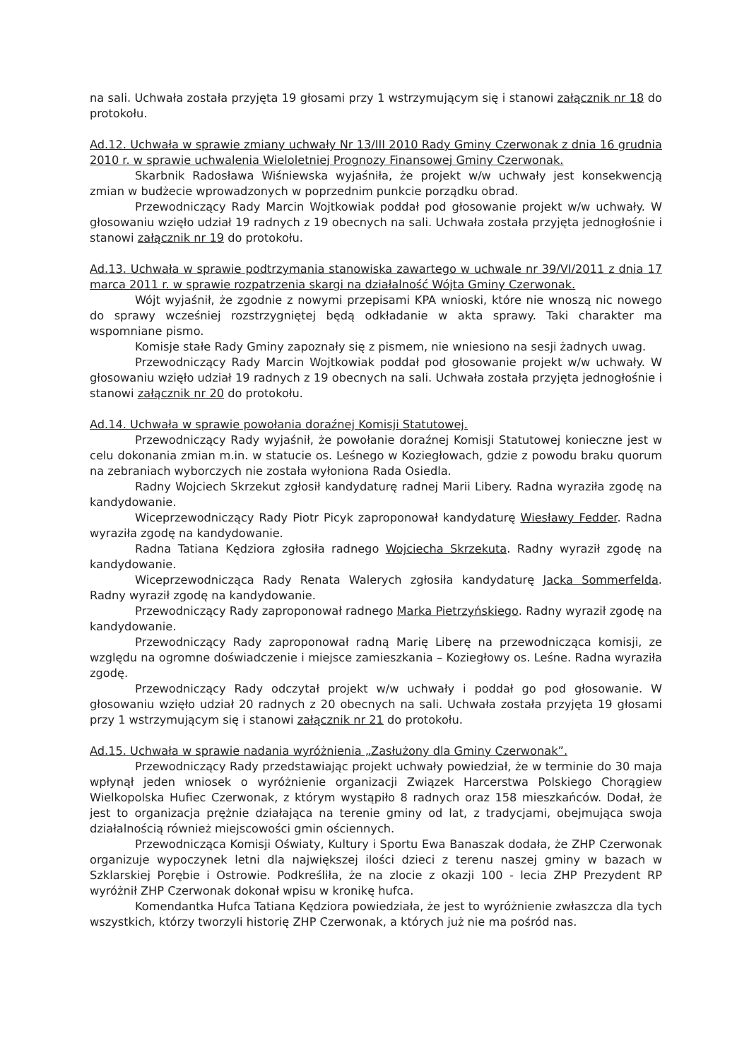na sali. Uchwała została przyjęta 19 głosami przy 1 wstrzymującym się i stanowi załącznik nr 18 do protokołu.
Ad.12. Uchwała w sprawie zmiany uchwały Nr 13/III 2010 Rady Gminy Czerwonak z dnia 16 grudnia 2010 r. w sprawie uchwalenia Wieloletniej Prognozy Finansowej Gminy Czerwonak.
Skarbnik Radosława Wiśniewska wyjaśniła, że projekt w/w uchwały jest konsekwencją zmian w budżecie wprowadzonych w poprzednim punkcie porządku obrad.
Przewodniczący Rady Marcin Wojtkowiak poddał pod głosowanie projekt w/w uchwały. W głosowaniu wzięło udział 19 radnych z 19 obecnych na sali. Uchwała została przyjęta jednogłośnie i stanowi załącznik nr 19 do protokołu.
Ad.13. Uchwała w sprawie podtrzymania stanowiska zawartego w uchwale nr 39/VI/2011 z dnia 17 marca 2011 r. w sprawie rozpatrzenia skargi na działalność Wójta Gminy Czerwonak.
Wójt wyjaśnił, że zgodnie z nowymi przepisami KPA wnioski, które nie wnoszą nic nowego do sprawy wcześniej rozstrzygniętej będą odkładanie w akta sprawy. Taki charakter ma wspomniane pismo.
Komisje stałe Rady Gminy zapoznały się z pismem, nie wniesiono na sesji żadnych uwag.
Przewodniczący Rady Marcin Wojtkowiak poddał pod głosowanie projekt w/w uchwały. W głosowaniu wzięło udział 19 radnych z 19 obecnych na sali. Uchwała została przyjęta jednogłośnie i stanowi załącznik nr 20 do protokołu.
Ad.14. Uchwała w sprawie powołania doraźnej Komisji Statutowej.
Przewodniczący Rady wyjaśnił, że powołanie doraźnej Komisji Statutowej konieczne jest w celu dokonania zmian m.in. w statucie os. Leśnego w Koziegłowach, gdzie z powodu braku quorum na zebraniach wyborczych nie została wyłoniona Rada Osiedla.
Radny Wojciech Skrzekut zgłosił kandydaturę radnej Marii Libery. Radna wyraziła zgodę na kandydowanie.
Wiceprzewodniczący Rady Piotr Picyk zaproponował kandydaturę Wiesławy Fedder. Radna wyraziła zgodę na kandydowanie.
Radna Tatiana Kędziora zgłosiła radnego Wojciecha Skrzekuta. Radny wyraził zgodę na kandydowanie.
Wiceprzewodnicząca Rady Renata Walerych zgłosiła kandydaturę Jacka Sommerfelda. Radny wyraził zgodę na kandydowanie.
Przewodniczący Rady zaproponował radnego Marka Pietrzyńskiego. Radny wyraził zgodę na kandydowanie.
Przewodniczący Rady zaproponował radną Marię Liberę na przewodnicząca komisji, ze względu na ogromne doświadczenie i miejsce zamieszkania – Koziegłowy os. Leśne. Radna wyraziła zgodę.
Przewodniczący Rady odczytał projekt w/w uchwały i poddał go pod głosowanie. W głosowaniu wzięło udział 20 radnych z 20 obecnych na sali. Uchwała została przyjęta 19 głosami przy 1 wstrzymującym się i stanowi załącznik nr 21 do protokołu.
Ad.15. Uchwała w sprawie nadania wyróżnienia „Zasłużony dla Gminy Czerwonak”.
Przewodniczący Rady przedstawiając projekt uchwały powiedział, że w terminie do 30 maja wpłynął jeden wniosek o wyróżnienie organizacji Związek Harcerstwa Polskiego Chorągiew Wielkopolska Hufiec Czerwonak, z którym wystąpiło 8 radnych oraz 158 mieszkańców. Dodał, że jest to organizacja prężnie działająca na terenie gminy od lat, z tradycjami, obejmująca swoja działalnością również miejscowości gmin ościennych.
Przewodnicząca Komisji Oświaty, Kultury i Sportu Ewa Banaszak dodała, że ZHP Czerwonak organizuje wypoczynek letni dla największej ilości dzieci z terenu naszej gminy w bazach w Szklarskiej Porębie i Ostrowie. Podkreśliła, że na zlocie z okazji 100 - lecia ZHP Prezydent RP wyróżnił ZHP Czerwonak dokonał wpisu w kronikę hufca.
Komendantka Hufca Tatiana Kędziora powiedziała, że jest to wyróżnienie zwłaszcza dla tych wszystkich, którzy tworzyli historię ZHP Czerwonak, a których już nie ma pośród nas.